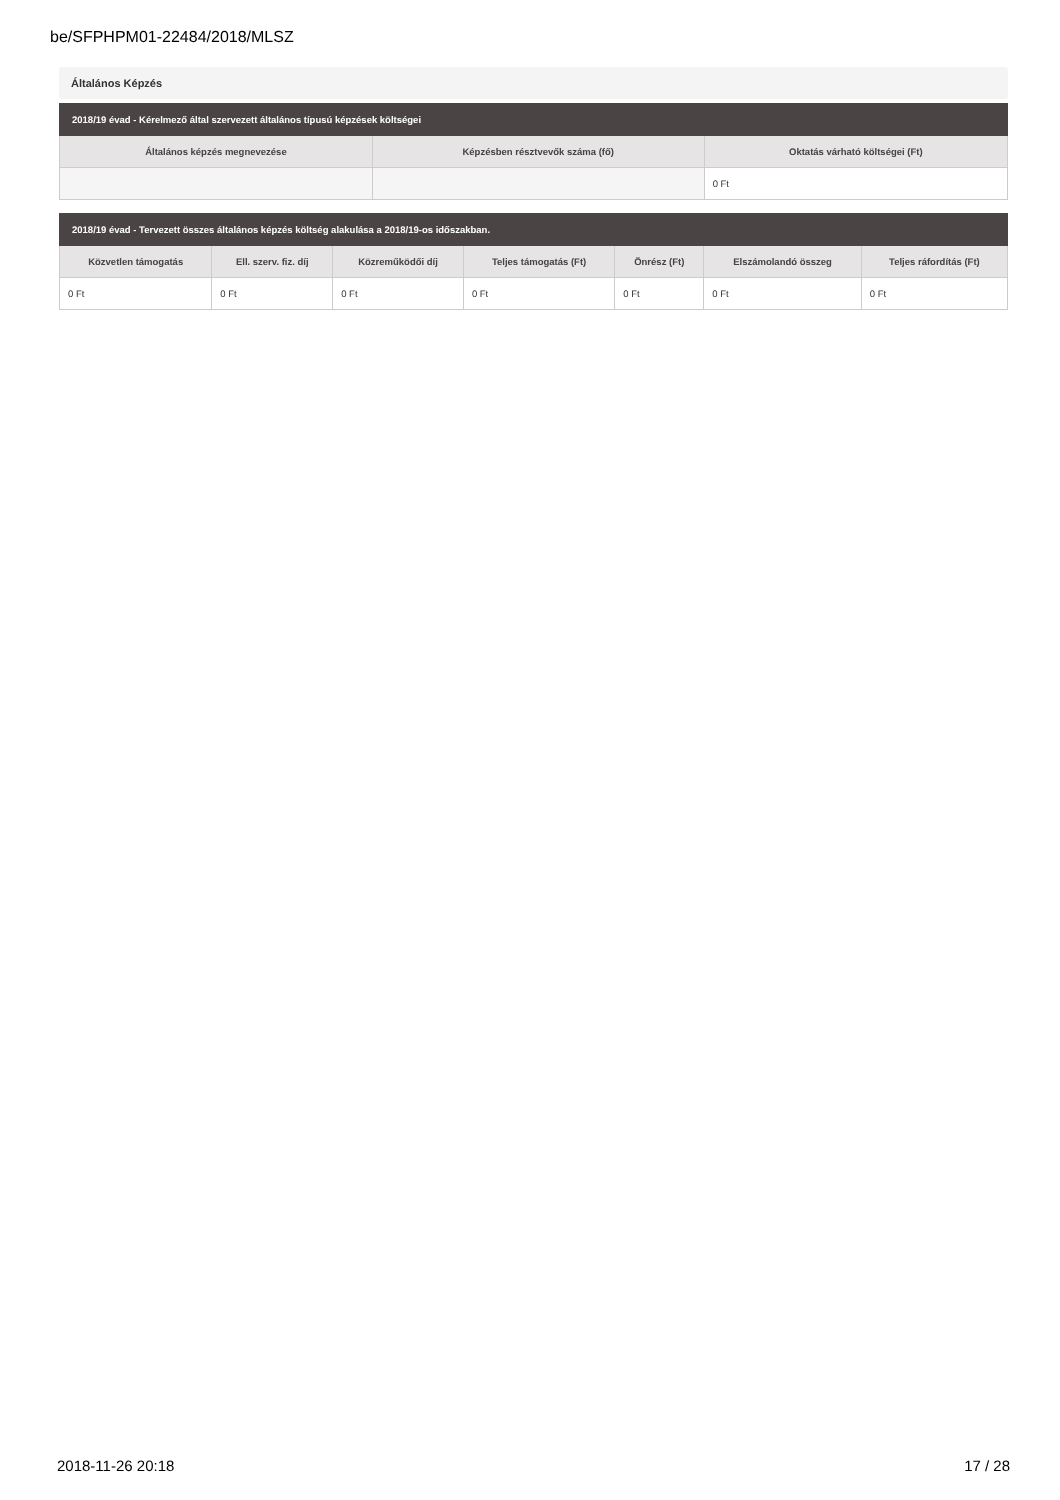be/SFPHPM01-22484/2018/MLSZ
Általános Képzés
| 2018/19 évad - Kérelmező által szervezett általános típusú képzések költségei | | |
| --- | --- | --- |
| Általános képzés megnevezése | Képzésben résztvevők száma (fő) | Oktatás várható költségei (Ft) |
| | | 0 Ft |
| 2018/19 évad - Tervezett összes általános képzés költség alakulása a 2018/19-os időszakban. | | | | | | |
| --- | --- | --- | --- | --- | --- | --- |
| Közvetlen támogatás | Ell. szerv. fiz. díj | Közreműködői díj | Teljes támogatás (Ft) | Önrész (Ft) | Elszámolandó összeg | Teljes ráfordítás (Ft) |
| 0 Ft | 0 Ft | 0 Ft | 0 Ft | 0 Ft | 0 Ft | 0 Ft |
2018-11-26 20:18 17 / 28